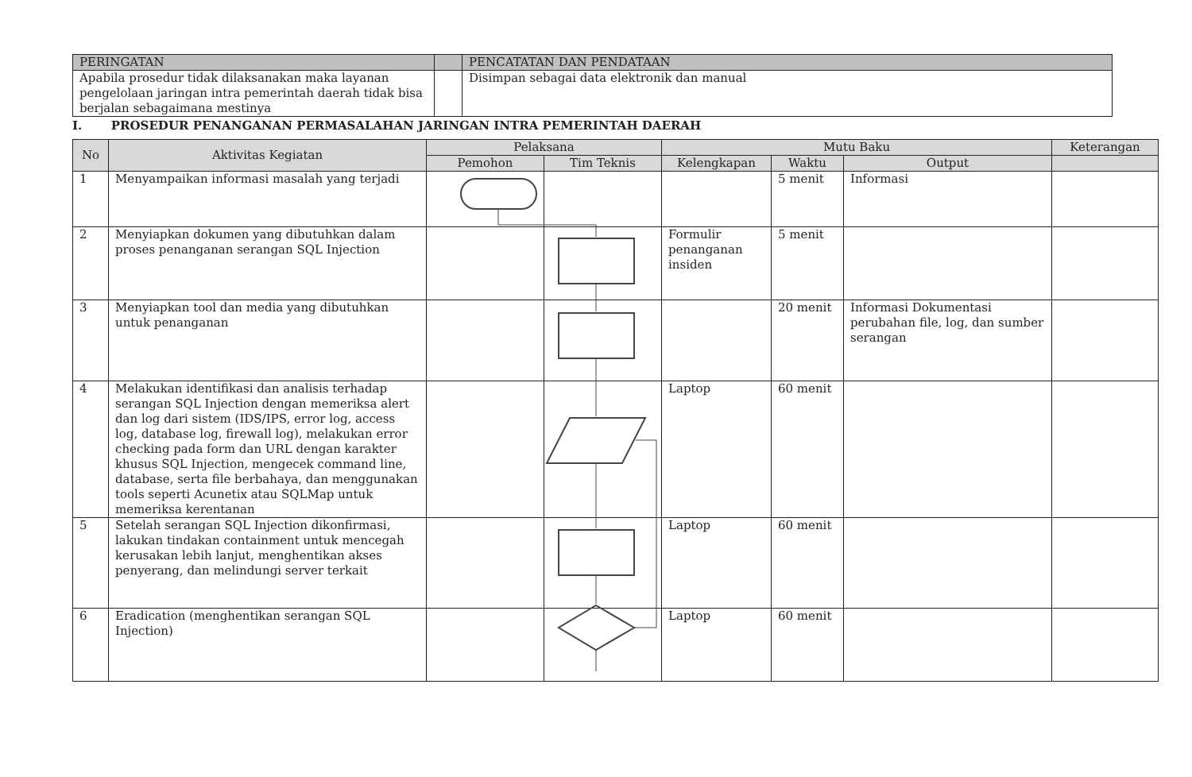| PERINGATAN | | PENCATATAN DAN PENDATAAN |
| --- | --- | --- |
| Apabila prosedur tidak dilaksanakan maka layanan pengelolaan jaringan intra pemerintah daerah tidak bisa berjalan sebagaimana mestinya | | Disimpan sebagai data elektronik dan manual |
I. PROSEDUR PENANGANAN PERMASALAHAN JARINGAN INTRA PEMERINTAH DAERAH
| No | Aktivitas Kegiatan | Pelaksana | | Mutu Baku | | | Keterangan |
| --- | --- | --- | --- | --- | --- | --- | --- |
| | | Pemohon | Tim Teknis | Kelengkapan | Waktu | Output | |
| 1 | Menyampaikan informasi masalah yang terjadi | | | | 5 menit | Informasi | |
| 2 | Menyiapkan dokumen yang dibutuhkan dalam proses penanganan serangan SQL Injection | | | Formulir penanganan insiden | 5 menit | | |
| 3 | Menyiapkan tool dan media yang dibutuhkan untuk penanganan | | | | 20 menit | Informasi Dokumentasi perubahan file, log, dan sumber serangan | |
| 4 | Melakukan identifikasi dan analisis terhadap serangan SQL Injection dengan memeriksa alert dan log dari sistem (IDS/IPS, error log, access log, database log, firewall log), melakukan error checking pada form dan URL dengan karakter khusus SQL Injection, mengecek command line, database, serta file berbahaya, dan menggunakan tools seperti Acunetix atau SQLMap untuk memeriksa kerentanan | | | Laptop | 60 menit | | |
| 5 | Setelah serangan SQL Injection dikonfirmasi, lakukan tindakan containment untuk mencegah kerusakan lebih lanjut, menghentikan akses penyerang, dan melindungi server terkait | | | Laptop | 60 menit | | |
| 6 | Eradication (menghentikan serangan SQL Injection) | | | Laptop | 60 menit | | |